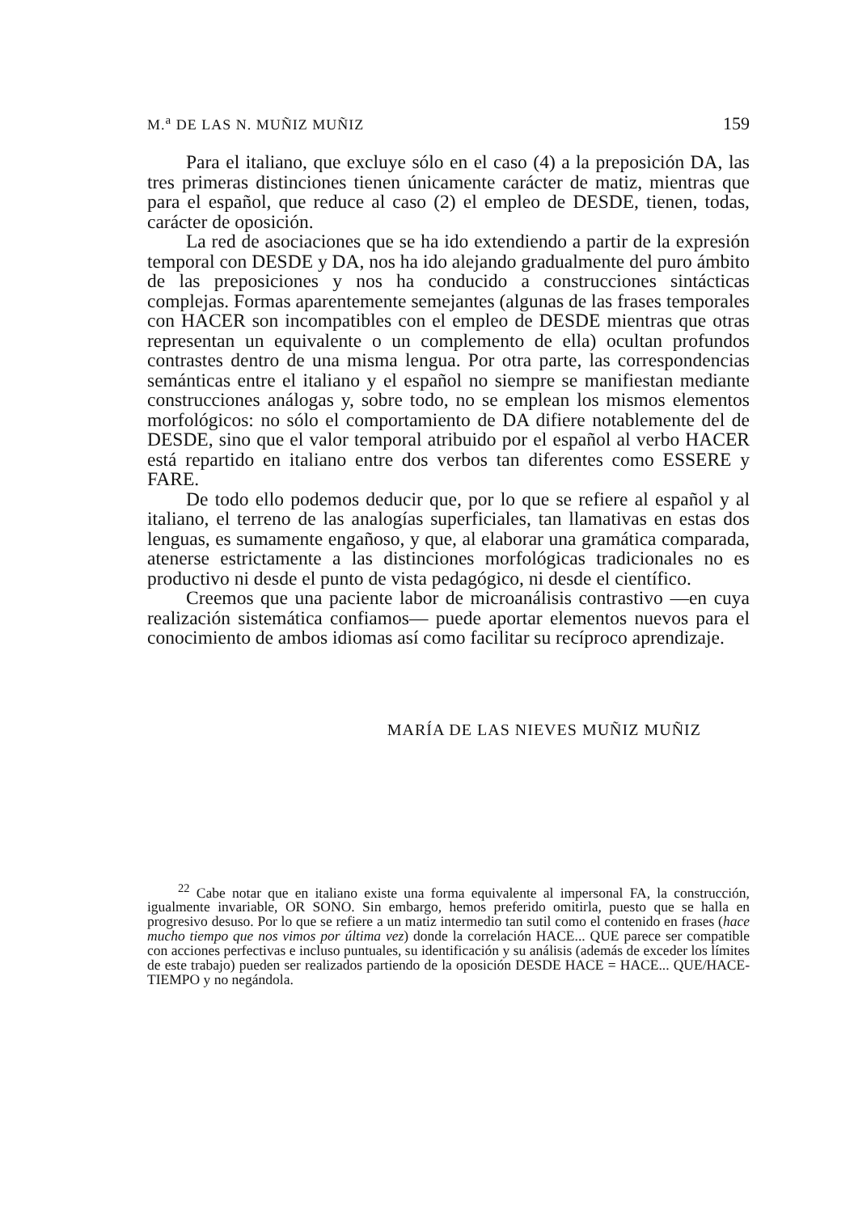M.<sup>a</sup> DE LAS N. MUÑIZ MUÑIZ 159
Para el italiano, que excluye sólo en el caso (4) a la preposición DA, las tres primeras distinciones tienen únicamente carácter de matiz, mientras que para el español, que reduce al caso (2) el empleo de DESDE, tienen, todas, carácter de oposición.
La red de asociaciones que se ha ido extendiendo a partir de la expresión temporal con DESDE y DA, nos ha ido alejando gradualmente del puro ámbito de las preposiciones y nos ha conducido a construcciones sintácticas complejas. Formas aparentemente semejantes (algunas de las frases temporales con HACER son incompatibles con el empleo de DESDE mientras que otras representan un equivalente o un complemento de ella) ocultan profundos contrastes dentro de una misma lengua. Por otra parte, las correspondencias semánticas entre el italiano y el español no siempre se manifiestan mediante construcciones análogas y, sobre todo, no se emplean los mismos elementos morfológicos: no sólo el comportamiento de DA difiere notablemente del de DESDE, sino que el valor temporal atribuido por el español al verbo HACER está repartido en italiano entre dos verbos tan diferentes como ESSERE y FARE.
De todo ello podemos deducir que, por lo que se refiere al español y al italiano, el terreno de las analogías superficiales, tan llamativas en estas dos lenguas, es sumamente engañoso, y que, al elaborar una gramática comparada, atenerse estrictamente a las distinciones morfológicas tradicionales no es productivo ni desde el punto de vista pedagógico, ni desde el científico.
Creemos que una paciente labor de microanálisis contrastivo —en cuya realización sistemática confiamos— puede aportar elementos nuevos para el conocimiento de ambos idiomas así como facilitar su recíproco aprendizaje.
MARÍA DE LAS NIEVES MUÑIZ MUÑIZ
<sup>22</sup> Cabe notar que en italiano existe una forma equivalente al impersonal FA, la construcción, igualmente invariable, OR SONO. Sin embargo, hemos preferido omitirla, puesto que se halla en progresivo desuso. Por lo que se refiere a un matiz intermedio tan sutil como el contenido en frases (hace mucho tiempo que nos vimos por última vez) donde la correlación HACE... QUE parece ser compatible con acciones perfectivas e incluso puntuales, su identificación y su análisis (además de exceder los límites de este trabajo) pueden ser realizados partiendo de la oposición DESDE HACE = HACE... QUE/HACE-TIEMPO y no negándola.